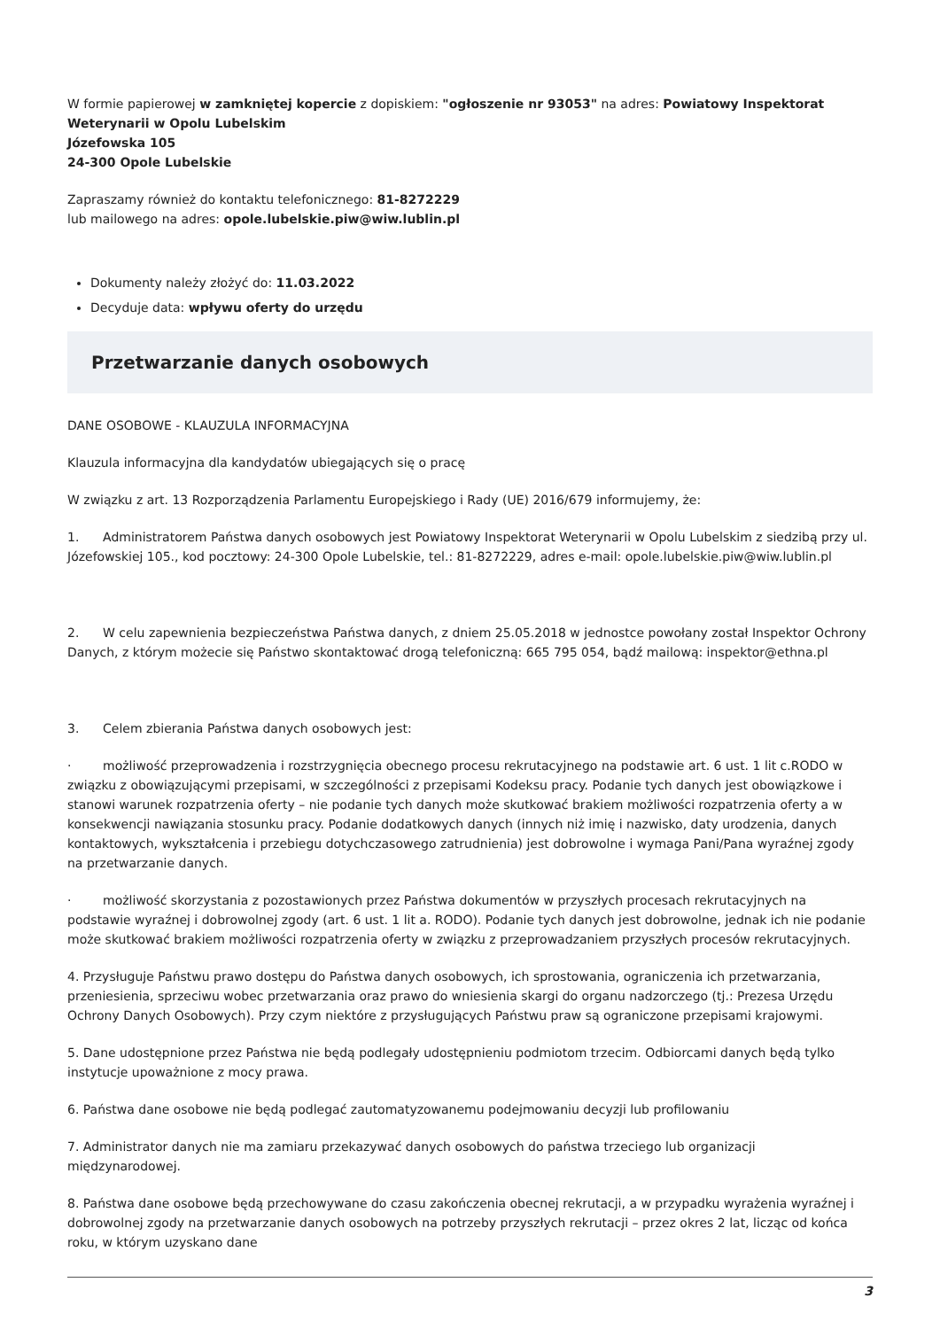W formie papierowej w zamkniętej kopercie z dopiskiem: "ogłoszenie nr 93053" na adres: Powiatowy Inspektorat Weterynarii w Opolu Lubelskim
Józefowska 105
24-300 Opole Lubelskie
Zapraszamy również do kontaktu telefonicznego: 81-8272229
lub mailowego na adres: opole.lubelskie.piw@wiw.lublin.pl
Dokumenty należy złożyć do: 11.03.2022
Decyduje data: wpływu oferty do urzędu
Przetwarzanie danych osobowych
DANE OSOBOWE - KLAUZULA INFORMACYJNA
Klauzula informacyjna dla kandydatów ubiegających się o pracę
W związku z art. 13 Rozporządzenia Parlamentu Europejskiego i Rady (UE) 2016/679 informujemy, że:
1. Administratorem Państwa danych osobowych jest Powiatowy Inspektorat Weterynarii w Opolu Lubelskim z siedzibą przy ul. Józefowskiej 105., kod pocztowy: 24-300 Opole Lubelskie, tel.: 81-8272229, adres e-mail: opole.lubelskie.piw@wiw.lublin.pl
2. W celu zapewnienia bezpieczeństwa Państwa danych, z dniem 25.05.2018 w jednostce powołany został Inspektor Ochrony Danych, z którym możecie się Państwo skontaktować drogą telefoniczną: 665 795 054, bądź mailową: inspektor@ethna.pl
3. Celem zbierania Państwa danych osobowych jest:
· możliwość przeprowadzenia i rozstrzygnięcia obecnego procesu rekrutacyjnego na podstawie art. 6 ust. 1 lit c.RODO w związku z obowiązującymi przepisami, w szczególności z przepisami Kodeksu pracy. Podanie tych danych jest obowiązkowe i stanowi warunek rozpatrzenia oferty – nie podanie tych danych może skutkować brakiem możliwości rozpatrzenia oferty a w konsekwencji nawiązania stosunku pracy. Podanie dodatkowych danych (innych niż imię i nazwisko, daty urodzenia, danych kontaktowych, wykształcenia i przebiegu dotychczasowego zatrudnienia) jest dobrowolne i wymaga Pani/Pana wyraźnej zgody na przetwarzanie danych.
· możliwość skorzystania z pozostawionych przez Państwa dokumentów w przyszłych procesach rekrutacyjnych na podstawie wyraźnej i dobrowolnej zgody (art. 6 ust. 1 lit a. RODO). Podanie tych danych jest dobrowolne, jednak ich nie podanie może skutkować brakiem możliwości rozpatrzenia oferty w związku z przeprowadzaniem przyszłych procesów rekrutacyjnych.
4. Przysługuje Państwu prawo dostępu do Państwa danych osobowych, ich sprostowania, ograniczenia ich przetwarzania, przeniesienia, sprzeciwu wobec przetwarzania oraz prawo do wniesienia skargi do organu nadzorczego (tj.: Prezesa Urzędu Ochrony Danych Osobowych). Przy czym niektóre z przysługujących Państwu praw są ograniczone przepisami krajowymi.
5. Dane udostępnione przez Państwa nie będą podlegały udostępnieniu podmiotom trzecim. Odbiorcami danych będą tylko instytucje upoważnione z mocy prawa.
6. Państwa dane osobowe nie będą podlegać zautomatyzowanemu podejmowaniu decyzji lub profilowaniu
7. Administrator danych nie ma zamiaru przekazywać danych osobowych do państwa trzeciego lub organizacji międzynarodowej.
8. Państwa dane osobowe będą przechowywane do czasu zakończenia obecnej rekrutacji, a w przypadku wyrażenia wyraźnej i dobrowolnej zgody na przetwarzanie danych osobowych na potrzeby przyszłych rekrutacji – przez okres 2 lat, licząc od końca roku, w którym uzyskano dane
3